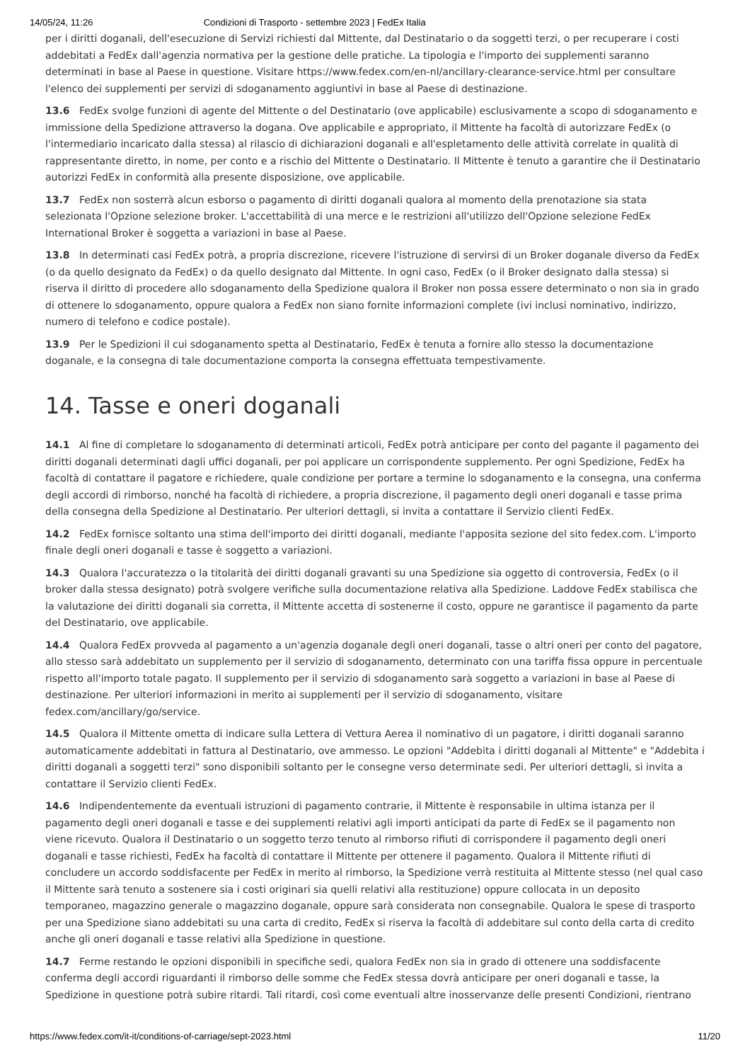14/05/24, 11:26 Condizioni di Trasporto - settembre 2023 | FedEx Italia
per i diritti doganali, dell'esecuzione di Servizi richiesti dal Mittente, dal Destinatario o da soggetti terzi, o per recuperare i costi addebitati a FedEx dall'agenzia normativa per la gestione delle pratiche. La tipologia e l'importo dei supplementi saranno determinati in base al Paese in questione. Visitare https://www.fedex.com/en-nl/ancillary-clearance-service.html per consultare l'elenco dei supplementi per servizi di sdoganamento aggiuntivi in base al Paese di destinazione.
13.6 FedEx svolge funzioni di agente del Mittente o del Destinatario (ove applicabile) esclusivamente a scopo di sdoganamento e immissione della Spedizione attraverso la dogana. Ove applicabile e appropriato, il Mittente ha facoltà di autorizzare FedEx (o l'intermediario incaricato dalla stessa) al rilascio di dichiarazioni doganali e all'espletamento delle attività correlate in qualità di rappresentante diretto, in nome, per conto e a rischio del Mittente o Destinatario. Il Mittente è tenuto a garantire che il Destinatario autorizzi FedEx in conformità alla presente disposizione, ove applicabile.
13.7 FedEx non sosterrà alcun esborso o pagamento di diritti doganali qualora al momento della prenotazione sia stata selezionata l'Opzione selezione broker. L'accettabilità di una merce e le restrizioni all'utilizzo dell'Opzione selezione FedEx International Broker è soggetta a variazioni in base al Paese.
13.8 In determinati casi FedEx potrà, a propria discrezione, ricevere l'istruzione di servirsi di un Broker doganale diverso da FedEx (o da quello designato da FedEx) o da quello designato dal Mittente. In ogni caso, FedEx (o il Broker designato dalla stessa) si riserva il diritto di procedere allo sdoganamento della Spedizione qualora il Broker non possa essere determinato o non sia in grado di ottenere lo sdoganamento, oppure qualora a FedEx non siano fornite informazioni complete (ivi inclusi nominativo, indirizzo, numero di telefono e codice postale).
13.9 Per le Spedizioni il cui sdoganamento spetta al Destinatario, FedEx è tenuta a fornire allo stesso la documentazione doganale, e la consegna di tale documentazione comporta la consegna effettuata tempestivamente.
14. Tasse e oneri doganali
14.1 Al fine di completare lo sdoganamento di determinati articoli, FedEx potrà anticipare per conto del pagante il pagamento dei diritti doganali determinati dagli uffici doganali, per poi applicare un corrispondente supplemento. Per ogni Spedizione, FedEx ha facoltà di contattare il pagatore e richiedere, quale condizione per portare a termine lo sdoganamento e la consegna, una conferma degli accordi di rimborso, nonché ha facoltà di richiedere, a propria discrezione, il pagamento degli oneri doganali e tasse prima della consegna della Spedizione al Destinatario. Per ulteriori dettagli, si invita a contattare il Servizio clienti FedEx.
14.2 FedEx fornisce soltanto una stima dell'importo dei diritti doganali, mediante l'apposita sezione del sito fedex.com. L'importo finale degli oneri doganali e tasse è soggetto a variazioni.
14.3 Qualora l'accuratezza o la titolarità dei diritti doganali gravanti su una Spedizione sia oggetto di controversia, FedEx (o il broker dalla stessa designato) potrà svolgere verifiche sulla documentazione relativa alla Spedizione. Laddove FedEx stabilisca che la valutazione dei diritti doganali sia corretta, il Mittente accetta di sostenerne il costo, oppure ne garantisce il pagamento da parte del Destinatario, ove applicabile.
14.4 Qualora FedEx provveda al pagamento a un'agenzia doganale degli oneri doganali, tasse o altri oneri per conto del pagatore, allo stesso sarà addebitato un supplemento per il servizio di sdoganamento, determinato con una tariffa fissa oppure in percentuale rispetto all'importo totale pagato. Il supplemento per il servizio di sdoganamento sarà soggetto a variazioni in base al Paese di destinazione. Per ulteriori informazioni in merito ai supplementi per il servizio di sdoganamento, visitare fedex.com/ancillary/go/service.
14.5 Qualora il Mittente ometta di indicare sulla Lettera di Vettura Aerea il nominativo di un pagatore, i diritti doganali saranno automaticamente addebitati in fattura al Destinatario, ove ammesso. Le opzioni "Addebita i diritti doganali al Mittente" e "Addebita i diritti doganali a soggetti terzi" sono disponibili soltanto per le consegne verso determinate sedi. Per ulteriori dettagli, si invita a contattare il Servizio clienti FedEx.
14.6 Indipendentemente da eventuali istruzioni di pagamento contrarie, il Mittente è responsabile in ultima istanza per il pagamento degli oneri doganali e tasse e dei supplementi relativi agli importi anticipati da parte di FedEx se il pagamento non viene ricevuto. Qualora il Destinatario o un soggetto terzo tenuto al rimborso rifiuti di corrispondere il pagamento degli oneri doganali e tasse richiesti, FedEx ha facoltà di contattare il Mittente per ottenere il pagamento. Qualora il Mittente rifiuti di concludere un accordo soddisfacente per FedEx in merito al rimborso, la Spedizione verrà restituita al Mittente stesso (nel qual caso il Mittente sarà tenuto a sostenere sia i costi originari sia quelli relativi alla restituzione) oppure collocata in un deposito temporaneo, magazzino generale o magazzino doganale, oppure sarà considerata non consegnabile. Qualora le spese di trasporto per una Spedizione siano addebitati su una carta di credito, FedEx si riserva la facoltà di addebitare sul conto della carta di credito anche gli oneri doganali e tasse relativi alla Spedizione in questione.
14.7 Ferme restando le opzioni disponibili in specifiche sedi, qualora FedEx non sia in grado di ottenere una soddisfacente conferma degli accordi riguardanti il rimborso delle somme che FedEx stessa dovrà anticipare per oneri doganali e tasse, la Spedizione in questione potrà subire ritardi. Tali ritardi, così come eventuali altre inosservanze delle presenti Condizioni, rientrano
https://www.fedex.com/it-it/conditions-of-carriage/sept-2023.html 11/20